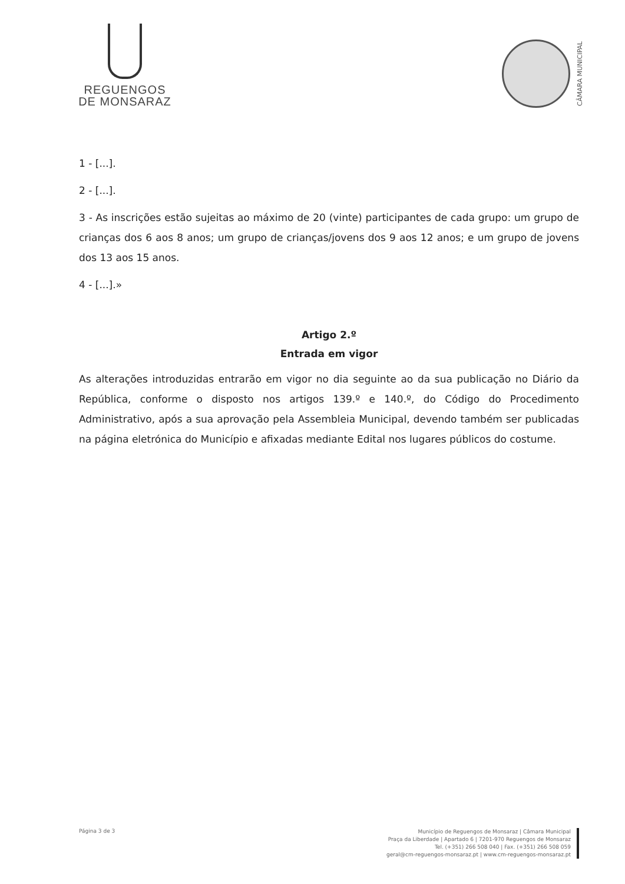REGUENGOS
DE MONSARAZ
CÂMARA MUNICIPAL
1 - [...].
2 - [...].
3 - As inscrições estão sujeitas ao máximo de 20 (vinte) participantes de cada grupo: um grupo de crianças dos 6 aos 8 anos; um grupo de crianças/jovens dos 9 aos 12 anos; e um grupo de jovens dos 13 aos 15 anos.
4 - [...].»
Artigo 2.º
Entrada em vigor
As alterações introduzidas entrarão em vigor no dia seguinte ao da sua publicação no Diário da República, conforme o disposto nos artigos 139.º e 140.º, do Código do Procedimento Administrativo, após a sua aprovação pela Assembleia Municipal, devendo também ser publicadas na página eletrónica do Município e afixadas mediante Edital nos lugares públicos do costume.
Página 3 de 3
Município de Reguengos de Monsaraz | Câmara Municipal
Praça da Liberdade | Apartado 6 | 7201-970 Reguengos de Monsaraz
Tel. (+351) 266 508 040 | Fax. (+351) 266 508 059
geral@cm-reguengos-monsaraz.pt | www.cm-reguengos-monsaraz.pt